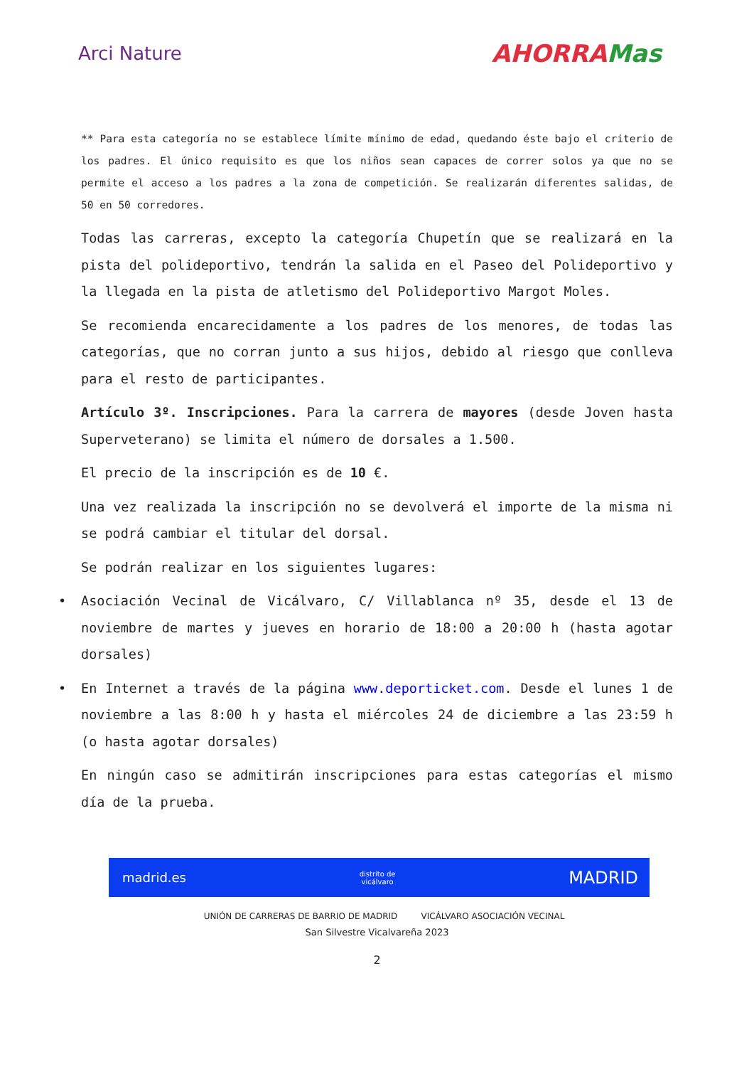Arci Nature
AHORRAMas
** Para esta categoría no se establece límite mínimo de edad, quedando éste bajo el criterio de los padres. El único requisito es que los niños sean capaces de correr solos ya que no se permite el acceso a los padres a la zona de competición. Se realizarán diferentes salidas, de 50 en 50 corredores.
Todas las carreras, excepto la categoría Chupetín que se realizará en la pista del polideportivo, tendrán la salida en el Paseo del Polideportivo y la llegada en la pista de atletismo del Polideportivo Margot Moles.
Se recomienda encarecidamente a los padres de los menores, de todas las categorías, que no corran junto a sus hijos, debido al riesgo que conlleva para el resto de participantes.
Artículo 3º. Inscripciones. Para la carrera de mayores (desde Joven hasta Superveterano) se limita el número de dorsales a 1.500.
El precio de la inscripción es de 10 €.
Una vez realizada la inscripción no se devolverá el importe de la misma ni se podrá cambiar el titular del dorsal.
Se podrán realizar en los siguientes lugares:
• Asociación Vecinal de Vicálvaro, C/ Villablanca nº 35, desde el 13 de noviembre de martes y jueves en horario de 18:00 a 20:00 h (hasta agotar dorsales)
• En Internet a través de la página www.deporticket.com. Desde el lunes 1 de noviembre a las 8:00 h y hasta el miércoles 24 de diciembre a las 23:59 h (o hasta agotar dorsales)
En ningún caso se admitirán inscripciones para estas categorías el mismo día de la prueba.
madrid.es distrito de
vicálvaro MADRID
UNIÓN DE CARRERAS DE BARRIO DE MADRID VICÁLVARO ASOCIACIÓN VECINAL
San Silvestre Vicalvareña 2023
2